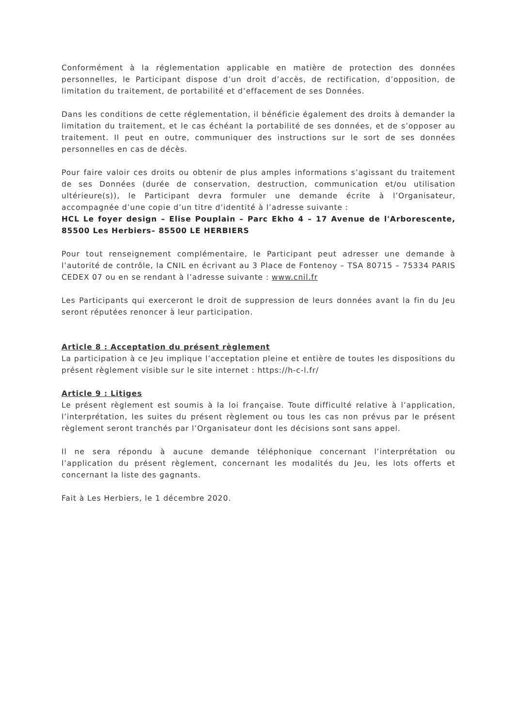Conformément à la réglementation applicable en matière de protection des données personnelles, le Participant dispose d’un droit d’accès, de rectification, d’opposition, de limitation du traitement, de portabilité et d’effacement de ses Données.
Dans les conditions de cette réglementation, il bénéficie également des droits à demander la limitation du traitement, et le cas échéant la portabilité de ses données, et de s’opposer au traitement. Il peut en outre, communiquer des instructions sur le sort de ses données personnelles en cas de décès.
Pour faire valoir ces droits ou obtenir de plus amples informations s’agissant du traitement de ses Données (durée de conservation, destruction, communication et/ou utilisation ultérieure(s)), le Participant devra formuler une demande écrite à l’Organisateur, accompagnée d’une copie d’un titre d’identité à l’adresse suivante :
HCL Le foyer design – Elise Pouplain – Parc Ekho 4 – 17 Avenue de l'Arborescente, 85500 Les Herbiers– 85500 LE HERBIERS
Pour tout renseignement complémentaire, le Participant peut adresser une demande à l’autorité de contrôle, la CNIL en écrivant au 3 Place de Fontenoy – TSA 80715 – 75334 PARIS CEDEX 07 ou en se rendant à l’adresse suivante : www.cnil.fr
Les Participants qui exerceront le droit de suppression de leurs données avant la fin du Jeu seront réputées renoncer à leur participation.
Article 8 : Acceptation du présent règlement
La participation à ce Jeu implique l’acceptation pleine et entière de toutes les dispositions du présent règlement visible sur le site internet : https://h-c-l.fr/
Article 9 : Litiges
Le présent règlement est soumis à la loi française. Toute difficulté relative à l’application, l’interprétation, les suites du présent règlement ou tous les cas non prévus par le présent règlement seront tranchés par l’Organisateur dont les décisions sont sans appel.
Il ne sera répondu à aucune demande téléphonique concernant l’interprétation ou l’application du présent règlement, concernant les modalités du Jeu, les lots offerts et concernant la liste des gagnants.
Fait à Les Herbiers, le 1 décembre 2020.